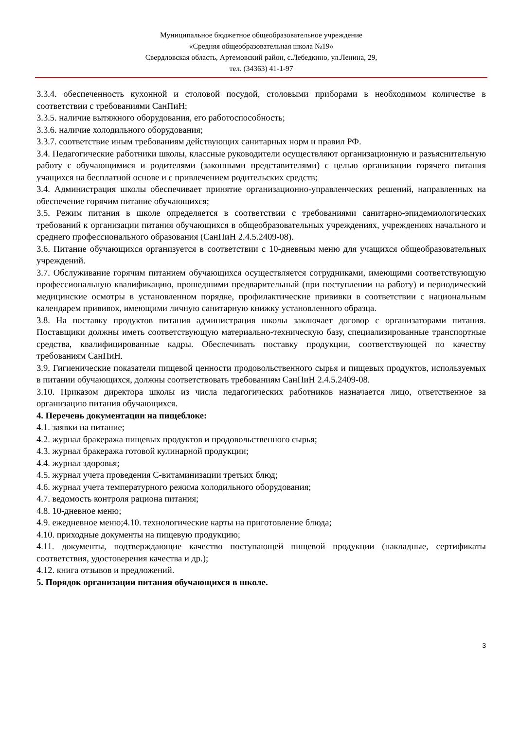Муниципальное бюджетное общеобразовательное учреждение
«Средняя общеобразовательная школа №19»
Свердловская область, Артемовский район, с.Лебедкино, ул.Ленина, 29,
тел. (34363) 41-1-97
3.3.4. обеспеченность кухонной и столовой посудой, столовыми приборами в необходимом количестве в соответствии с требованиями СанПиН;
3.3.5. наличие вытяжного оборудования, его работоспособность;
3.3.6. наличие холодильного оборудования;
3.3.7. соответствие иным требованиям действующих санитарных норм и правил РФ.
3.4. Педагогические работники школы, классные руководители осуществляют организационную и разъяснительную работу с обучающимися и родителями (законными представителями) с целью организации горячего питания учащихся на бесплатной основе и с привлечением родительских средств;
3.4. Администрация школы обеспечивает принятие организационно-управленческих решений, направленных на обеспечение горячим питание обучающихся;
3.5. Режим питания в школе определяется в соответствии с требованиями санитарно-эпидемиологических требований к организации питания обучающихся в общеобразовательных учреждениях, учреждениях начального и среднего профессионального образования (СанПиН 2.4.5.2409-08).
3.6. Питание обучающихся организуется в соответствии с 10-дневным меню для учащихся общеобразовательных учреждений.
3.7. Обслуживание горячим питанием обучающихся осуществляется сотрудниками, имеющими соответствующую профессиональную квалификацию, прошедшими предварительный (при поступлении на работу) и периодический медицинские осмотры в установленном порядке, профилактические прививки в соответствии с национальным календарем прививок, имеющими личную санитарную книжку установленного образца.
3.8. На поставку продуктов питания администрация школы заключает договор с организаторами питания. Поставщики должны иметь соответствующую материально-техническую базу, специализированные транспортные средства, квалифицированные кадры. Обеспечивать поставку продукции, соответствующей по качеству требованиям СанПиН.
3.9. Гигиенические показатели пищевой ценности продовольственного сырья и пищевых продуктов, используемых в питании обучающихся, должны соответствовать требованиям СанПиН 2.4.5.2409-08.
3.10. Приказом директора школы из числа педагогических работников назначается лицо, ответственное за организацию питания обучающихся.
4. Перечень документации на пищеблоке:
4.1. заявки на питание;
4.2. журнал бракеража пищевых продуктов и продовольственного сырья;
4.3. журнал бракеража готовой кулинарной продукции;
4.4. журнал здоровья;
4.5. журнал учета проведения С-витаминизации третьих блюд;
4.6. журнал учета температурного режима холодильного оборудования;
4.7. ведомость контроля рациона питания;
4.8. 10-дневное меню;
4.9. ежедневное меню;4.10. технологические карты на приготовление блюда;
4.10. приходные документы на пищевую продукцию;
4.11. документы, подтверждающие качество поступающей пищевой продукции (накладные, сертификаты соответствия, удостоверения качества и др.);
4.12. книга отзывов и предложений.
5. Порядок организации питания обучающихся в школе.
3